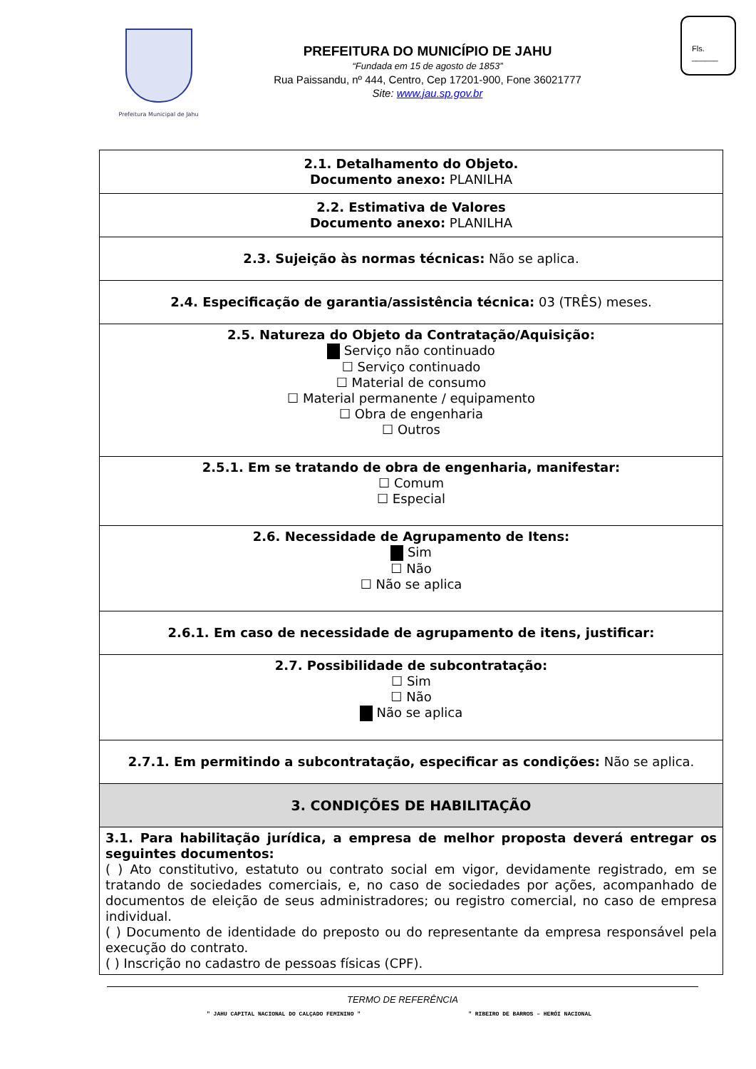Prefeitura Municipal de Jahu
PREFEITURA DO MUNICÍPIO DE JAHU
“Fundada em 15 de agosto de 1853”
Rua Paissandu, nº 444, Centro, Cep 17201-900, Fone 36021777
Site: www.jau.sp.gov.br
Fls.
______
| 2.1. Detalhamento do Objeto. Documento anexo: PLANILHA |
| 2.2. Estimativa de Valores Documento anexo: PLANILHA |
| 2.3. Sujeição às normas técnicas: Não se aplica. |
| 2.4. Especificação de garantia/assistência técnica: 03 (TRÊS) meses. |
| 2.5. Natureza do Objeto da Contratação/Aquisição: Serviço não continuado ☐ Serviço continuado ☐ Material de consumo ☐ Material permanente / equipamento ☐ Obra de engenharia ☐ Outros |
| 2.5.1. Em se tratando de obra de engenharia, manifestar: ☐ Comum ☐ Especial |
| 2.6. Necessidade de Agrupamento de Itens: Sim ☐ Não ☐ Não se aplica |
| 2.6.1. Em caso de necessidade de agrupamento de itens, justificar: |
| 2.7. Possibilidade de subcontratação: ☐ Sim ☐ Não Não se aplica |
| 2.7.1. Em permitindo a subcontratação, especificar as condições: Não se aplica. |
| 3. CONDIÇÕES DE HABILITAÇÃO |
| 3.1. Para habilitação jurídica, a empresa de melhor proposta deverá entregar os seguintes documentos: ( ) Ato constitutivo, estatuto ou contrato social em vigor, devidamente registrado, em se tratando de sociedades comerciais, e, no caso de sociedades por ações, acompanhado de documentos de eleição de seus administradores; ou registro comercial, no caso de empresa individual. ( ) Documento de identidade do preposto ou do representante da empresa responsável pela execução do contrato. ( ) Inscrição no cadastro de pessoas físicas (CPF). |
TERMO DE REFERÊNCIA
" JAHU CAPITAL NACIONAL DO CALÇADO FEMININO " " RIBEIRO DE BARROS – HERÓI NACIONAL